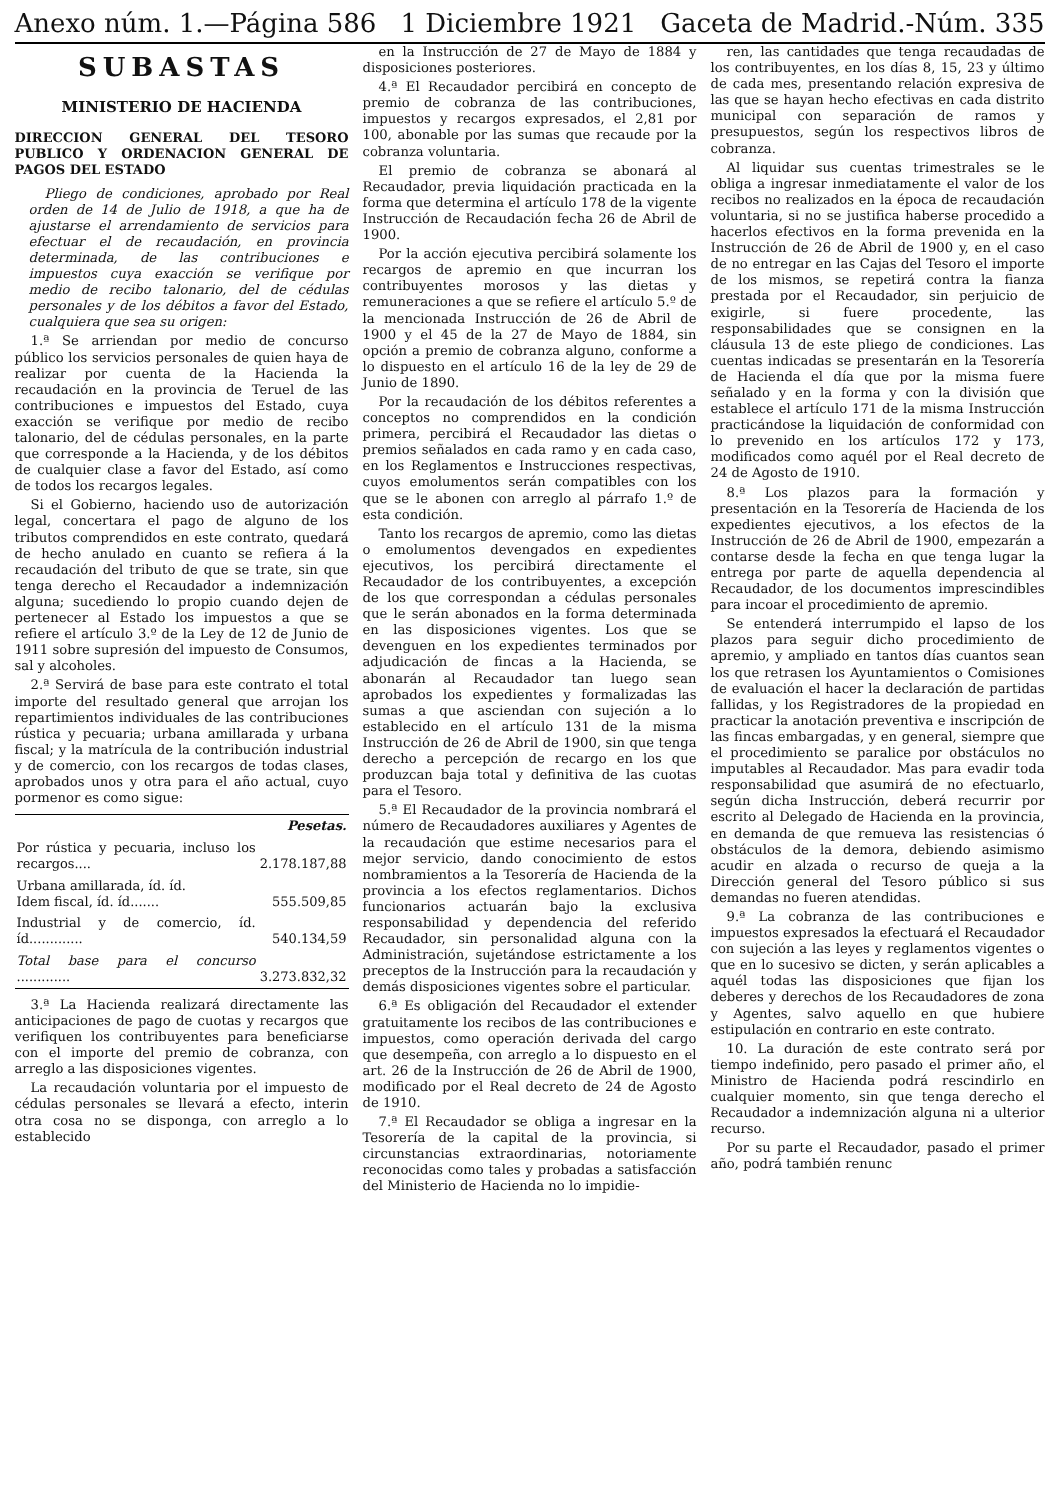Anexo núm. 1.—Página 586 1 Diciembre 1921 Gaceta de Madrid.-Núm. 335
SUBASTAS
MINISTERIO DE HACIENDA
DIRECCION GENERAL DEL TESORO PUBLICO Y ORDENACION GENERAL DE PAGOS DEL ESTADO
Pliego de condiciones, aprobado por Real orden de 14 de Julio de 1918, a que ha de ajustarse el arrendamiento de servicios para efectuar el de recaudación, en provincia determinada, de las contribuciones e impuestos cuya exacción se verifique por medio de recibo talonario, del de cédulas personales y de los débitos a favor del Estado, cualquiera que sea su origen:
1.ª Se arriendan por medio de concurso público los servicios personales de quien haya de realizar por cuenta de la Hacienda la recaudación en la provincia de Teruel de las contribuciones e impuestos del Estado, cuya exacción se verifique por medio de recibo talonario, del de cédulas personales, en la parte que corresponde a la Hacienda, y de los débitos de cualquier clase a favor del Estado, así como de todos los recargos legales.
Si el Gobierno, haciendo uso de autorización legal, concertara el pago de alguno de los tributos comprendidos en este contrato, quedará de hecho anulado en cuanto se refiera á la recaudación del tributo de que se trate, sin que tenga derecho el Recaudador a indemnización alguna; sucediendo lo propio cuando dejen de pertenecer al Estado los impuestos a que se refiere el artículo 3.º de la Ley de 12 de Junio de 1911 sobre supresión del impuesto de Consumos, sal y alcoholes.
2.ª Servirá de base para este contrato el total importe del resultado general que arrojan los repartimientos individuales de las contribuciones rústica y pecuaria; urbana amillarada y urbana fiscal; y la matrícula de la contribución industrial y de comercio, con los recargos de todas clases, aprobados unos y otra para el año actual, cuyo pormenor es como sigue:
| | Pesetas. |
| --- | --- |
| Por rústica y pecuaria, incluso los recargos.... | 2.178.187,88 |
| Urbana amillarada, íd. íd. Idem fiscal, íd. íd....... | 555.509,85 |
| Industrial y de comercio, íd. íd............. | 540.134,59 |
| Total base para el concurso ............. | 3.273.832,32 |
3.ª La Hacienda realizará directamente las anticipaciones de pago de cuotas y recargos que verifiquen los contribuyentes para beneficiarse con el importe del premio de cobranza, con arreglo a las disposiciones vigentes.
La recaudación voluntaria por el impuesto de cédulas personales se llevará a efecto, interin otra cosa no se disponga, con arreglo a lo establecido
en la Instrucción de 27 de Mayo de 1884 y disposiciones posteriores.
4.ª El Recaudador percibirá en concepto de premio de cobranza de las contribuciones, impuestos y recargos expresados, el 2,81 por 100, abonable por las sumas que recaude por la cobranza voluntaria.
El premio de cobranza se abonará al Recaudador, previa liquidación practicada en la forma que determina el artículo 178 de la vigente Instrucción de Recaudación fecha 26 de Abril de 1900.
Por la acción ejecutiva percibirá solamente los recargos de apremio en que incurran los contribuyentes morosos y las dietas y remuneraciones a que se refiere el artículo 5.º de la mencionada Instrucción de 26 de Abril de 1900 y el 45 de la 27 de Mayo de 1884, sin opción a premio de cobranza alguno, conforme a lo dispuesto en el artículo 16 de la ley de 29 de Junio de 1890.
Por la recaudación de los débitos referentes a conceptos no comprendidos en la condición primera, percibirá el Recaudador las dietas o premios señalados en cada ramo y en cada caso, en los Reglamentos e Instrucciones respectivas, cuyos emolumentos serán compatibles con los que se le abonen con arreglo al párrafo 1.º de esta condición.
Tanto los recargos de apremio, como las dietas o emolumentos devengados en expedientes ejecutivos, los percibirá directamente el Recaudador de los contribuyentes, a excepción de los que correspondan a cédulas personales que le serán abonados en la forma determinada en las disposiciones vigentes. Los que se devenguen en los expedientes terminados por adjudicación de fincas a la Hacienda, se abonarán al Recaudador tan luego sean aprobados los expedientes y formalizadas las sumas a que asciendan con sujeción a lo establecido en el artículo 131 de la misma Instrucción de 26 de Abril de 1900, sin que tenga derecho a percepción de recargo en los que produzcan baja total y definitiva de las cuotas para el Tesoro.
5.ª El Recaudador de la provincia nombrará el número de Recaudadores auxiliares y Agentes de la recaudación que estime necesarios para el mejor servicio, dando conocimiento de estos nombramientos a la Tesorería de Hacienda de la provincia a los efectos reglamentarios. Dichos funcionarios actuarán bajo la exclusiva responsabilidad y dependencia del referido Recaudador, sin personalidad alguna con la Administración, sujetándose estrictamente a los preceptos de la Instrucción para la recaudación y demás disposiciones vigentes sobre el particular.
6.ª Es obligación del Recaudador el extender gratuitamente los recibos de las contribuciones e impuestos, como operación derivada del cargo que desempeña, con arreglo a lo dispuesto en el art. 26 de la Instrucción de 26 de Abril de 1900, modificado por el Real decreto de 24 de Agosto de 1910.
7.ª El Recaudador se obliga a ingresar en la Tesorería de la capital de la provincia, si circunstancias extraordinarias, notoriamente reconocidas como tales y probadas a satisfacción del Ministerio de Hacienda no lo impidie-
ren, las cantidades que tenga recaudadas de los contribuyentes, en los días 8, 15, 23 y último de cada mes, presentando relación expresiva de las que se hayan hecho efectivas en cada distrito municipal con separación de ramos y presupuestos, según los respectivos libros de cobranza.
Al liquidar sus cuentas trimestrales se le obliga a ingresar inmediatamente el valor de los recibos no realizados en la época de recaudación voluntaria, si no se justifica haberse procedido a hacerlos efectivos en la forma prevenida en la Instrucción de 26 de Abril de 1900 y, en el caso de no entregar en las Cajas del Tesoro el importe de los mismos, se repetirá contra la fianza prestada por el Recaudador, sin perjuicio de exigirle, si fuere procedente, las responsabilidades que se consignen en la cláusula 13 de este pliego de condiciones. Las cuentas indicadas se presentarán en la Tesorería de Hacienda el día que por la misma fuere señalado y en la forma y con la división que establece el artículo 171 de la misma Instrucción practicándose la liquidación de conformidad con lo prevenido en los artículos 172 y 173, modificados como aquél por el Real decreto de 24 de Agosto de 1910.
8.ª Los plazos para la formación y presentación en la Tesorería de Hacienda de los expedientes ejecutivos, a los efectos de la Instrucción de 26 de Abril de 1900, empezarán a contarse desde la fecha en que tenga lugar la entrega por parte de aquella dependencia al Recaudador, de los documentos imprescindibles para incoar el procedimiento de apremio.
Se entenderá interrumpido el lapso de los plazos para seguir dicho procedimiento de apremio, y ampliado en tantos días cuantos sean los que retrasen los Ayuntamientos o Comisiones de evaluación el hacer la declaración de partidas fallidas, y los Registradores de la propiedad en practicar la anotación preventiva e inscripción de las fincas embargadas, y en general, siempre que el procedimiento se paralice por obstáculos no imputables al Recaudador. Mas para evadir toda responsabilidad que asumirá de no efectuarlo, según dicha Instrucción, deberá recurrir por escrito al Delegado de Hacienda en la provincia, en demanda de que remueva las resistencias ó obstáculos de la demora, debiendo asimismo acudir en alzada o recurso de queja a la Dirección general del Tesoro público si sus demandas no fueren atendidas.
9.ª La cobranza de las contribuciones e impuestos expresados la efectuará el Recaudador con sujeción a las leyes y reglamentos vigentes o que en lo sucesivo se dicten, y serán aplicables a aquél todas las disposiciones que fijan los deberes y derechos de los Recaudadores de zona y Agentes, salvo aquello en que hubiere estipulación en contrario en este contrato.
10. La duración de este contrato será por tiempo indefinido, pero pasado el primer año, el Ministro de Hacienda podrá rescindirlo en cualquier momento, sin que tenga derecho el Recaudador a indemnización alguna ni a ulterior recurso.
Por su parte el Recaudador, pasado el primer año, podrá también renunc